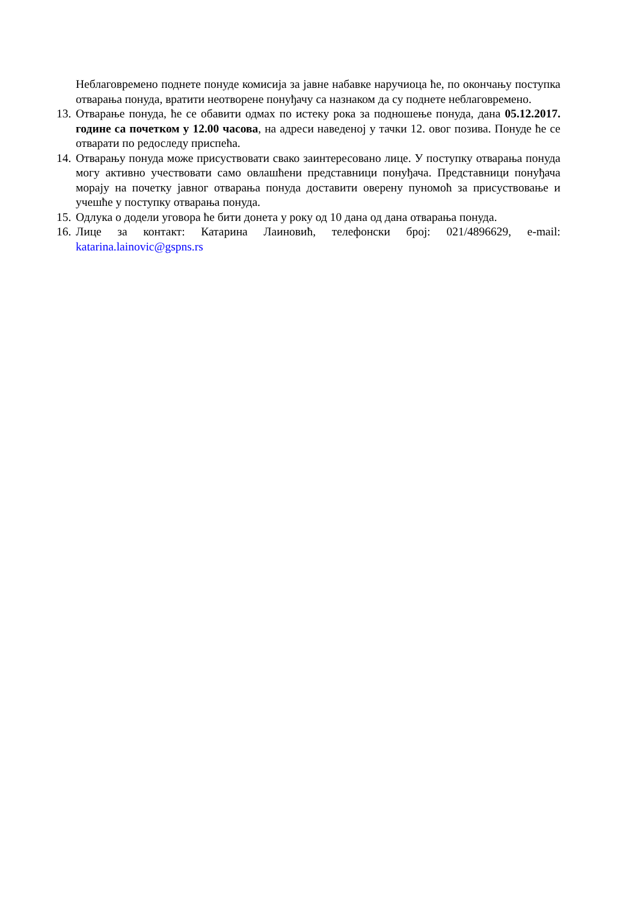Неблаговремено поднете понуде комисија за јавне набавке наручиоца ће, по окончању поступка отварања понуда, вратити неотворене понуђачу са назнаком да су поднете неблаговремено.
13. Отварање понуда, ће се обавити одмах по истеку рока за подношење понуда, дана 05.12.2017. године са почетком у 12.00 часова, на адреси наведеној у тачки 12. овог позива. Понуде ће се отварати по редоследу приспећа.
14. Отварању понуда може присуствовати свако заинтересовано лице. У поступку отварања понуда могу активно учествовати само овлашћени представници понуђача. Представници понуђача морају на почетку јавног отварања понуда доставити оверену пуномоћ за присуствовање и учешће у поступку отварања понуда.
15. Одлука о додели уговора ће бити донета у року од 10 дана од дана отварања понуда.
16. Лице за контакт: Катарина Лаиновић, телефонски број: 021/4896629, e-mail: katarina.lainovic@gspns.rs